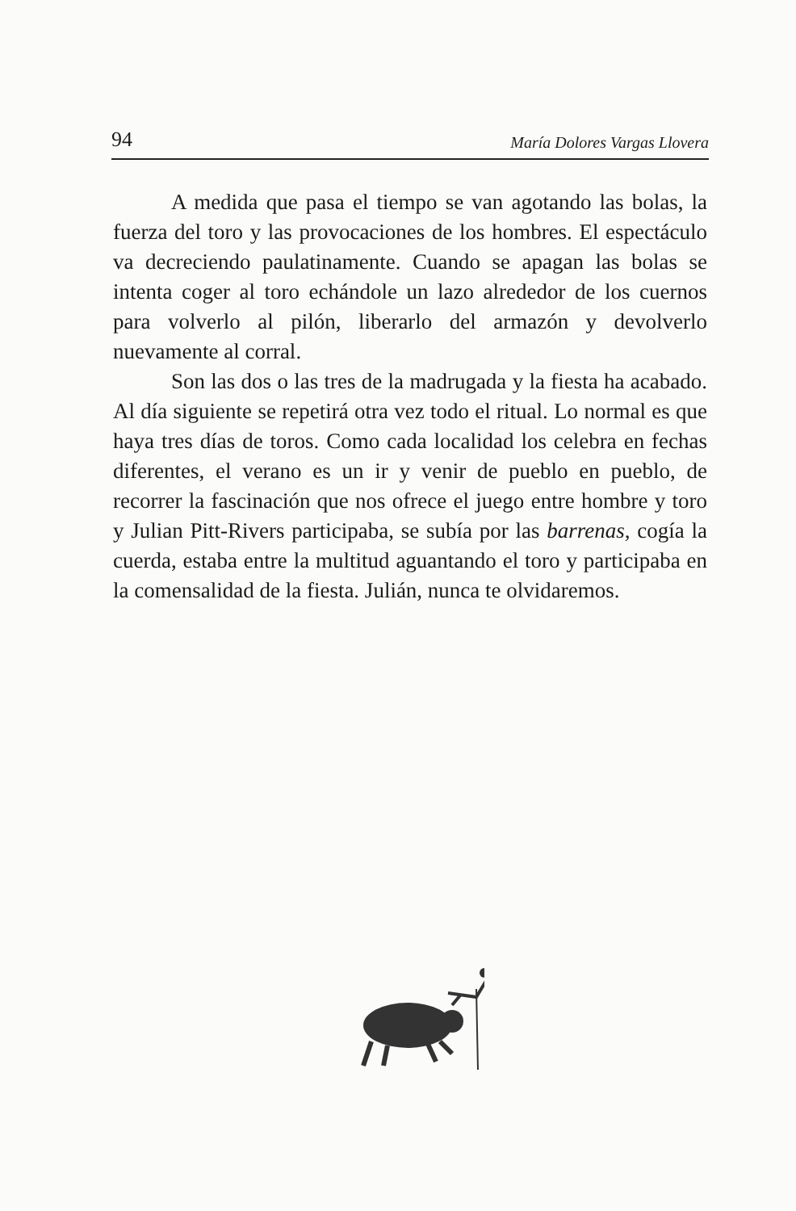94 María Dolores Vargas Llovera
A medida que pasa el tiempo se van agotando las bolas, la fuerza del toro y las provocaciones de los hombres. El espectáculo va decreciendo paulatinamente. Cuando se apagan las bolas se intenta coger al toro echándole un lazo alrededor de los cuernos para volverlo al pilón, liberarlo del armazón y devolverlo nuevamente al corral.
Son las dos o las tres de la madrugada y la fiesta ha acabado. Al día siguiente se repetirá otra vez todo el ritual. Lo normal es que haya tres días de toros. Como cada localidad los celebra en fechas diferentes, el verano es un ir y venir de pueblo en pueblo, de recorrer la fascinación que nos ofrece el juego entre hombre y toro y Julian Pitt-Rivers participaba, se subía por las barrenas, cogía la cuerda, estaba entre la multitud aguantando el toro y participaba en la comensalidad de la fiesta. Julián, nunca te olvidaremos.